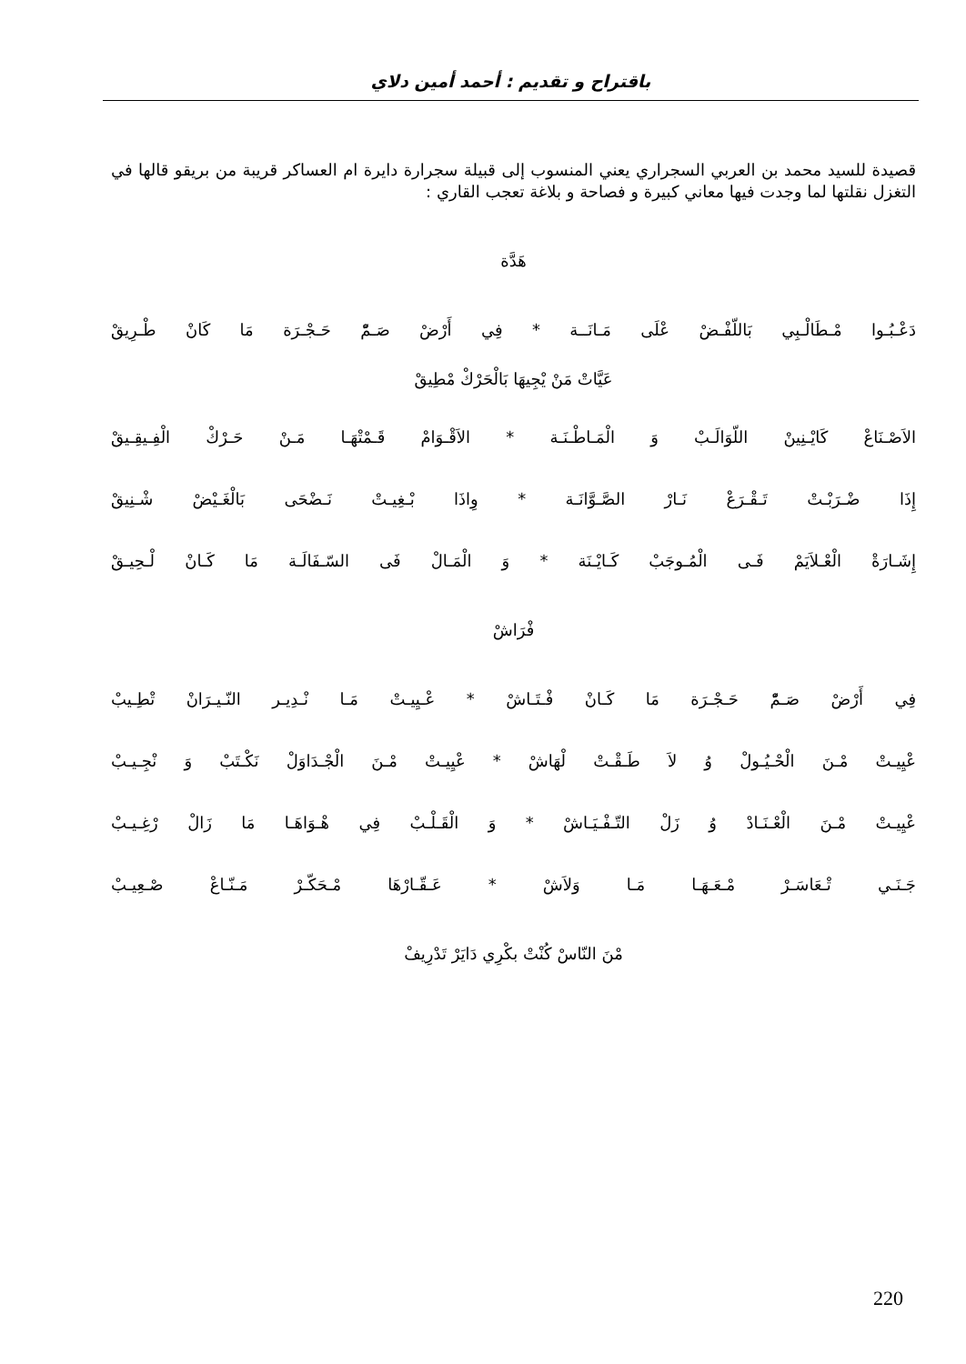باقتراح و تقديم : أحمد أمين دلاي
قصيدة للسيد محمد بن العربي السجراري يعني المنسوب إلى قبيلة سجرارة دايرة ام العساكر قريبة من بريقو قالها في التغزل نقلتها لما وجدت فيها معاني كبيرة و فصاحة و بلاغة تعجب القاري :
هَدَّة
دَعْـبُـوا مْـطَالْـبِي بَاللّفْـضْ عْلَى مَـانَــة * فِي أَرْضْ صَـمّْ حَـجْـرَة مَا كَانْ طْـرِيقْ
عَيَّاتْ مَنْ يْجِيهَا بَالْحَرْكْ مْطِيقْ
الاَصْـنَاعْ كَايْـنِينْ اللّوَالَـبْ وَ الْمَـاطْـنَـة * الاَقْـوَامْ قَـمْتْهَـا مَـنْ حَـرْكْ الْفِـيقِـيقْ
إِذَا ضْـرَبْـتْ تَـقْـرَعْ نَـارْ الصَّـوَّانَـة * وِاذَا بْـغِيـتْ نَـضْحَى بَالْغَـيْضْ شْـنِيقْ
إِشَـارَةْ الْعْـلاَيَمْ فَـى الْمُـوجَبْ كَـايْـنَة * وَ الْمَـالْ فَى السّـفَالَـة مَا كَـانْ لْـحِيـقْ
فْرَاشْ
فِي أَرْضْ صَـمّْ حَـجْـرَة مَا كَـانْ فْـتَـاشْ * عْـيِيـتْ مَـا نْـدِيـر النّـيـرَانْ تْطِـيبْ
عْيِيـتْ مْـنَ الْحْـيُـولْ وُ لاَ طَـقْـتْ لْهَاشْ * عْيِيـتْ مْـنَ الْجْـدَاوَلْ نَكْـتَبْ وَ نْجِـيـبْ
عْيِيـتْ مْـنَ الْعْـنَـادْ وُ زَلْ التّـفْـيَـاشْ * وَ الْقَـلْـبْ فِي هْـوَاهَـا مَا زَالْ رْغِـيـبْ
جَـنَـي تْـعَاسَـرْ مْـعَـهَـا مَـا وَلاَشْ * عَـقّـارْهَا مْـحَكّـرْ مَـنّـاعْ صْـعِيـبْ
مْنَ النّاسْ كُنْتْ بكْرِي دَايَرْ تَدْرِيفْ
220